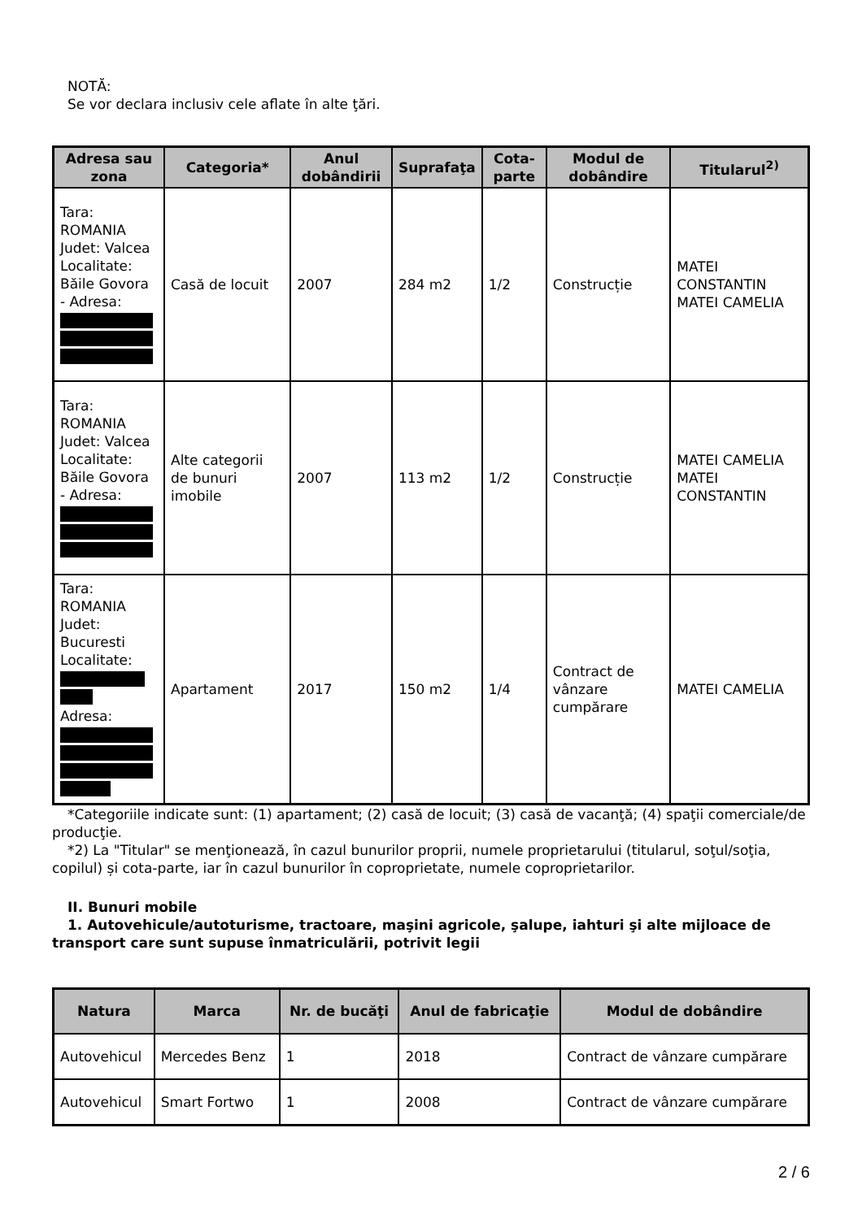NOTĂ:
Se vor declara inclusiv cele aflate în alte ţări.
| Adresa sau zona | Categoria* | Anul dobândirii | Suprafaţa | Cota-parte | Modul de dobândire | Titularul<sup>2)</sup> |
| --- | --- | --- | --- | --- | --- | --- |
| Tara: ROMANIA Judet: Valcea Localitate: Băile Govora - Adresa: | Casă de locuit | 2007 | 284 m2 | 1/2 | Construcție | MATEI CONSTANTIN MATEI CAMELIA |
| Tara: ROMANIA Judet: Valcea Localitate: Băile Govora - Adresa: | Alte categorii de bunuri imobile | 2007 | 113 m2 | 1/2 | Construcție | MATEI CAMELIA MATEI CONSTANTIN |
| Tara: ROMANIA Judet: Bucuresti Localitate: Adresa: | Apartament | 2017 | 150 m2 | 1/4 | Contract de vânzare cumpărare | MATEI CAMELIA |
*Categoriile indicate sunt: (1) apartament; (2) casă de locuit; (3) casă de vacanţă; (4) spaţii comerciale/de producţie.
*2) La "Titular" se menţionează, în cazul bunurilor proprii, numele proprietarului (titularul, soţul/soţia, copilul) și cota-parte, iar în cazul bunurilor în coproprietate, numele coproprietarilor.
II. Bunuri mobile
1. Autovehicule/autoturisme, tractoare, maşini agricole, şalupe, iahturi şi alte mijloace de transport care sunt supuse înmatriculării, potrivit legii
| Natura | Marca | Nr. de bucăţi | Anul de fabricaţie | Modul de dobândire |
| --- | --- | --- | --- | --- |
| Autovehicul | Mercedes Benz | 1 | 2018 | Contract de vânzare cumpărare |
| Autovehicul | Smart Fortwo | 1 | 2008 | Contract de vânzare cumpărare |
2 / 6